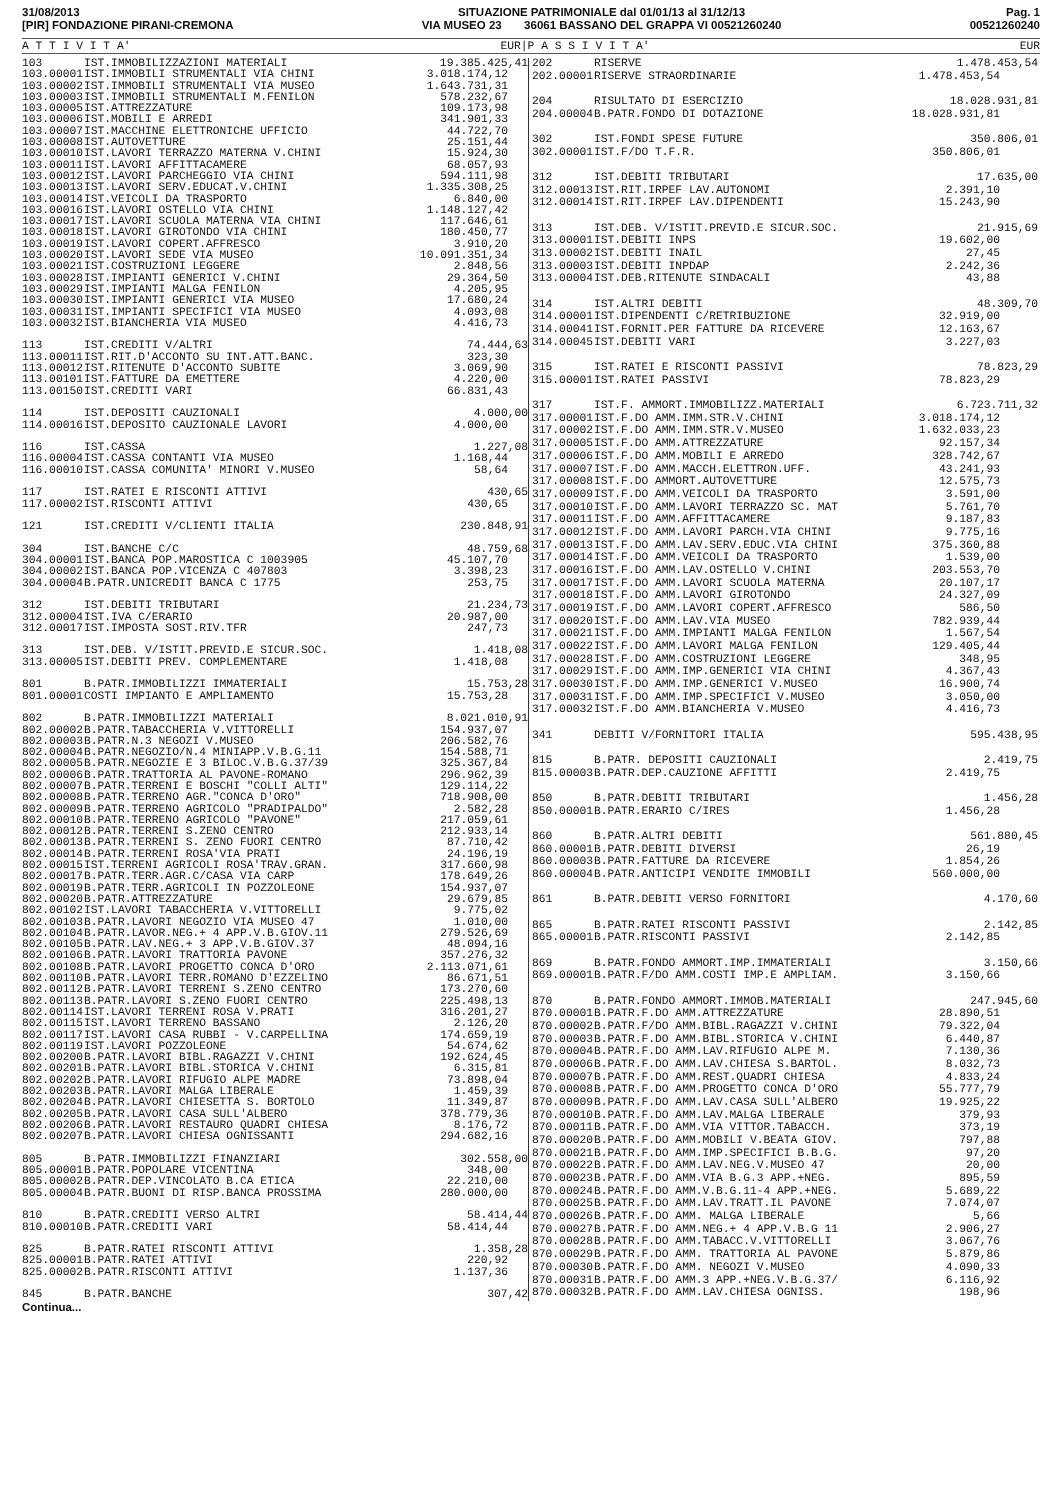31/08/2013
[PIR] FONDAZIONE PIRANI-CREMONA
SITUAZIONE PATRIMONIALE dal 01/01/13 al 31/12/13
VIA MUSEO 23 36061 BASSANO DEL GRAPPA VI 00521260240
Pag. 1
00521260240
A T T I V I T A' EUR|P A S S I V I T A' EUR
| 103 | IST.IMMOBILIZZAZIONI MATERIALI | 19.385.425,41 |
| 103.00001 | IST.IMMOBILI STRUMENTALI VIA CHINI | 3.018.174,12 |
| 103.00002 | IST.IMMOBILI STRUMENTALI VIA MUSEO | 1.643.731,31 |
| 103.00003 | IST.IMMOBILI STRUMENTALI M.FENILON | 578.232,67 |
| 103.00005 | IST.ATTREZZATURE | 109.173,98 |
| 103.00006 | IST.MOBILI E ARREDI | 341.901,33 |
| 103.00007 | IST.MACCHINE ELETTRONICHE UFFICIO | 44.722,70 |
| 103.00008 | IST.AUTOVETTURE | 25.151,44 |
| 103.00010 | IST.LAVORI TERRAZZO MATERNA V.CHINI | 15.924,30 |
| 103.00011 | IST.LAVORI AFFITTACAMERE | 68.057,93 |
| 103.00012 | IST.LAVORI PARCHEGGIO VIA CHINI | 594.111,98 |
| 103.00013 | IST.LAVORI SERV.EDUCAT.V.CHINI | 1.335.308,25 |
| 103.00014 | IST.VEICOLI DA TRASPORTO | 6.840,00 |
| 103.00016 | IST.LAVORI OSTELLO VIA CHINI | 1.148.127,42 |
| 103.00017 | IST.LAVORI SCUOLA MATERNA VIA CHINI | 117.646,61 |
| 103.00018 | IST.LAVORI GIROTONDO VIA CHINI | 180.450,77 |
| 103.00019 | IST.LAVORI COPERT.AFFRESCO | 3.910,20 |
| 103.00020 | IST.LAVORI SEDE VIA MUSEO | 10.091.351,34 |
| 103.00021 | IST.COSTRUZIONI LEGGERE | 2.848,56 |
| 103.00028 | IST.IMPIANTI GENERICI V.CHINI | 29.364,50 |
| 103.00029 | IST.IMPIANTI MALGA FENILON | 4.205,95 |
| 103.00030 | IST.IMPIANTI GENERICI VIA MUSEO | 17.680,24 |
| 103.00031 | IST.IMPIANTI SPECIFICI VIA MUSEO | 4.093,08 |
| 103.00032 | IST.BIANCHERIA VIA MUSEO | 4.416,73 |
| 113 | IST.CREDITI V/ALTRI | 74.444,63 |
| 113.00011 | IST.RIT.D'ACCONTO SU INT.ATT.BANC. | 323,30 |
| 113.00012 | IST.RITENUTE D'ACCONTO SUBITE | 3.069,90 |
| 113.00101 | IST.FATTURE DA EMETTERE | 4.220,00 |
| 113.00150 | IST.CREDITI VARI | 66.831,43 |
| 114 | IST.DEPOSITI CAUZIONALI | 4.000,00 |
| 114.00016 | IST.DEPOSITO CAUZIONALE LAVORI | 4.000,00 |
| 116 | IST.CASSA | 1.227,08 |
| 116.00004 | IST.CASSA CONTANTI VIA MUSEO | 1.168,44 |
| 116.00010 | IST.CASSA COMUNITA' MINORI V.MUSEO | 58,64 |
| 117 | IST.RATEI E RISCONTI ATTIVI | 430,65 |
| 117.00002 | IST.RISCONTI ATTIVI | 430,65 |
| 121 | IST.CREDITI V/CLIENTI ITALIA | 230.848,91 |
| 304 | IST.BANCHE C/C | 48.759,68 |
| 304.00001 | IST.BANCA POP.MAROSTICA C 1003905 | 45.107,70 |
| 304.00002 | IST.BANCA POP.VICENZA C 407803 | 3.398,23 |
| 304.00004 | B.PATR.UNICREDIT BANCA C 1775 | 253,75 |
| 312 | IST.DEBITI TRIBUTARI | 21.234,73 |
| 312.00004 | IST.IVA C/ERARIO | 20.987,00 |
| 312.00017 | IST.IMPOSTA SOST.RIV.TFR | 247,73 |
| 313 | IST.DEB. V/ISTIT.PREVID.E SICUR.SOC. | 1.418,08 |
| 313.00005 | IST.DEBITI PREV. COMPLEMENTARE | 1.418,08 |
| 801 | B.PATR.IMMOBILIZZI IMMATERIALI | 15.753,28 |
| 801.00001 | COSTI IMPIANTO E AMPLIAMENTO | 15.753,28 |
| 802 | B.PATR.IMMOBILIZZI MATERIALI | 8.021.010,91 |
| 802.00002 | B.PATR.TABACCHERIA V.VITTORELLI | 154.937,07 |
| 802.00003 | B.PATR.N.3 NEGOZI V.MUSEO | 206.582,76 |
| 802.00004 | B.PATR.NEGOZIO/N.4 MINIAPP.V.B.G.11 | 154.588,71 |
| 802.00005 | B.PATR.NEGOZIE E 3 BILOC.V.B.G.37/39 | 325.367,84 |
| 802.00006 | B.PATR.TRATTORIA AL PAVONE-ROMANO | 296.962,39 |
| 802.00007 | B.PATR.TERRENI E BOSCHI "COLLI ALTI" | 129.114,22 |
| 802.00008 | B.PATR.TERRENO AGR."CONCA D'ORO" | 718.908,00 |
| 802.00009 | B.PATR.TERRENO AGRICOLO "PRADIPALDO" | 2.582,28 |
| 802.00010 | B.PATR.TERRENO AGRICOLO "PAVONE" | 217.059,61 |
| 802.00012 | B.PATR.TERRENI S.ZENO CENTRO | 212.933,14 |
| 802.00013 | B.PATR.TERRENI S. ZENO FUORI CENTRO | 87.710,42 |
| 802.00014 | B.PATR.TERRENI ROSA'VIA PRATI | 24.196,19 |
| 802.00015 | IST.TERRENI AGRICOLI ROSA'TRAV.GRAN. | 317.660,98 |
| 802.00017 | B.PATR.TERR.AGR.C/CASA VIA CARP | 178.649,26 |
| 802.00019 | B.PATR.TERR.AGRICOLI IN POZZOLEONE | 154.937,07 |
| 802.00020 | B.PATR.ATTREZZATURE | 29.679,85 |
| 802.00102 | IST.LAVORI TABACCHERIA V.VITTORELLI | 9.775,02 |
| 802.00103 | B.PATR.LAVORI NEGOZIO VIA MUSEO 47 | 1.010,00 |
| 802.00104 | B.PATR.LAVOR.NEG.+ 4 APP.V.B.GIOV.11 | 279.526,69 |
| 802.00105 | B.PATR.LAV.NEG.+ 3 APP.V.B.GIOV.37 | 48.094,16 |
| 802.00106 | B.PATR.LAVORI TRATTORIA PAVONE | 357.276,32 |
| 802.00108 | B.PATR.LAVORI PROGETTO CONCA D'ORO | 2.113.071,61 |
| 802.00110 | B.PATR.LAVORI TERR.ROMANO D'EZZELINO | 86.671,51 |
| 802.00112 | B.PATR.LAVORI TERRENI S.ZENO CENTRO | 173.270,60 |
| 802.00113 | B.PATR.LAVORI S.ZENO FUORI CENTRO | 225.498,13 |
| 802.00114 | IST.LAVORI TERRENI ROSA V.PRATI | 316.201,27 |
| 802.00115 | IST.LAVORI TERRENO BASSANO | 2.126,20 |
| 802.00117 | IST.LAVORI CASA RUBBI - V.CARPELLINA | 174.659,19 |
| 802.00119 | IST.LAVORI POZZOLEONE | 54.674,62 |
| 802.00200 | B.PATR.LAVORI BIBL.RAGAZZI V.CHINI | 192.624,45 |
| 802.00201 | B.PATR.LAVORI BIBL.STORICA V.CHINI | 6.315,81 |
| 802.00202 | B.PATR.LAVORI RIFUGIO ALPE MADRE | 73.898,04 |
| 802.00203 | B.PATR.LAVORI MALGA LIBERALE | 1.459,39 |
| 802.00204 | B.PATR.LAVORI CHIESETTA S. BORTOLO | 11.349,87 |
| 802.00205 | B.PATR.LAVORI CASA SULL'ALBERO | 378.779,36 |
| 802.00206 | B.PATR.LAVORI RESTAURO QUADRI CHIESA | 8.176,72 |
| 802.00207 | B.PATR.LAVORI CHIESA OGNISSANTI | 294.682,16 |
| 805 | B.PATR.IMMOBILIZZI FINANZIARI | 302.558,00 |
| 805.00001 | B.PATR.POPOLARE VICENTINA | 348,00 |
| 805.00002 | B.PATR.DEP.VINCOLATO B.CA ETICA | 22.210,00 |
| 805.00004 | B.PATR.BUONI DI RISP.BANCA PROSSIMA | 280.000,00 |
| 810 | B.PATR.CREDITI VERSO ALTRI | 58.414,44 |
| 810.00010 | B.PATR.CREDITI VARI | 58.414,44 |
| 825 | B.PATR.RATEI RISCONTI ATTIVI | 1.358,28 |
| 825.00001 | B.PATR.RATEI ATTIVI | 220,92 |
| 825.00002 | B.PATR.RISCONTI ATTIVI | 1.137,36 |
| 845 | B.PATR.BANCHE | 307,42 |
| 202 | RISERVE | 1.478.453,54 |
| 202.00001 | RISERVE STRAORDINARIE | 1.478.453,54 |
| 204 | RISULTATO DI ESERCIZIO | 18.028.931,81 |
| 204.00004 | B.PATR.FONDO DI DOTAZIONE | 18.028.931,81 |
| 302 | IST.FONDI SPESE FUTURE | 350.806,01 |
| 302.00001 | IST.F/DO T.F.R. | 350.806,01 |
| 312 | IST.DEBITI TRIBUTARI | 17.635,00 |
| 312.00013 | IST.RIT.IRPEF LAV.AUTONOMI | 2.391,10 |
| 312.00014 | IST.RIT.IRPEF LAV.DIPENDENTI | 15.243,90 |
| 313 | IST.DEB. V/ISTIT.PREVID.E SICUR.SOC. | 21.915,69 |
| 313.00001 | IST.DEBITI INPS | 19.602,00 |
| 313.00002 | IST.DEBITI INAIL | 27,45 |
| 313.00003 | IST.DEBITI INPDAP | 2.242,36 |
| 313.00004 | IST.DEB.RITENUTE SINDACALI | 43,88 |
| 314 | IST.ALTRI DEBITI | 48.309,70 |
| 314.00001 | IST.DIPENDENTI C/RETRIBUZIONE | 32.919,00 |
| 314.00041 | IST.FORNIT.PER FATTURE DA RICEVERE | 12.163,67 |
| 314.00045 | IST.DEBITI VARI | 3.227,03 |
| 315 | IST.RATEI E RISCONTI PASSIVI | 78.823,29 |
| 315.00001 | IST.RATEI PASSIVI | 78.823,29 |
| 317 | IST.F. AMMORT.IMMOBILIZZ.MATERIALI | 6.723.711,32 |
| 317.00001 | IST.F.DO AMM.IMM.STR.V.CHINI | 3.018.174,12 |
| 317.00002 | IST.F.DO AMM.IMM.STR.V.MUSEO | 1.632.033,23 |
| 317.00005 | IST.F.DO AMM.ATTREZZATURE | 92.157,34 |
| 317.00006 | IST.F.DO AMM.MOBILI E ARREDO | 328.742,67 |
| 317.00007 | IST.F.DO AMM.MACCH.ELETTRON.UFF. | 43.241,93 |
| 317.00008 | IST.F.DO AMMORT.AUTOVETTURE | 12.575,73 |
| 317.00009 | IST.F.DO AMM.VEICOLI DA TRASPORTO | 3.591,00 |
| 317.00010 | IST.F.DO AMM.LAVORI TERRAZZO SC. MAT | 5.761,70 |
| 317.00011 | IST.F.DO AMM.AFFITTACAMERE | 9.187,83 |
| 317.00012 | IST.F.DO AMM.LAVORI PARCH.VIA CHINI | 9.775,16 |
| 317.00013 | IST.F.DO AMM.LAV.SERV.EDUC.VIA CHINI | 375.360,88 |
| 317.00014 | IST.F.DO AMM.VEICOLI DA TRASPORTO | 1.539,00 |
| 317.00016 | IST.F.DO AMM.LAV.OSTELLO V.CHINI | 203.553,70 |
| 317.00017 | IST.F.DO AMM.LAVORI SCUOLA MATERNA | 20.107,17 |
| 317.00018 | IST.F.DO AMM.LAVORI GIROTONDO | 24.327,09 |
| 317.00019 | IST.F.DO AMM.LAVORI COPERT.AFFRESCO | 586,50 |
| 317.00020 | IST.F.DO AMM.LAV.VIA MUSEO | 782.939,44 |
| 317.00021 | IST.F.DO AMM.IMPIANTI MALGA FENILON | 1.567,54 |
| 317.00022 | IST.F.DO AMM.LAVORI MALGA FENILON | 129.405,44 |
| 317.00028 | IST.F.DO AMM.COSTRUZIONI LEGGERE | 348,95 |
| 317.00029 | IST.F.DO AMM.IMP.GENERICI VIA CHINI | 4.367,43 |
| 317.00030 | IST.F.DO AMM.IMP.GENERICI V.MUSEO | 16.900,74 |
| 317.00031 | IST.F.DO AMM.IMP.SPECIFICI V.MUSEO | 3.050,00 |
| 317.00032 | IST.F.DO AMM.BIANCHERIA V.MUSEO | 4.416,73 |
| 341 | DEBITI V/FORNITORI ITALIA | 595.438,95 |
| 815 | B.PATR. DEPOSITI CAUZIONALI | 2.419,75 |
| 815.00003 | B.PATR.DEP.CAUZIONE AFFITTI | 2.419,75 |
| 850 | B.PATR.DEBITI TRIBUTARI | 1.456,28 |
| 850.00001 | B.PATR.ERARIO C/IRES | 1.456,28 |
| 860 | B.PATR.ALTRI DEBITI | 561.880,45 |
| 860.00001 | B.PATR.DEBITI DIVERSI | 26,19 |
| 860.00003 | B.PATR.FATTURE DA RICEVERE | 1.854,26 |
| 860.00004 | B.PATR.ANTICIPI VENDITE IMMOBILI | 560.000,00 |
| 861 | B.PATR.DEBITI VERSO FORNITORI | 4.170,60 |
| 865 | B.PATR.RATEI RISCONTI PASSIVI | 2.142,85 |
| 865.00001 | B.PATR.RISCONTI PASSIVI | 2.142,85 |
| 869 | B.PATR.FONDO AMMORT.IMP.IMMATERIALI | 3.150,66 |
| 869.00001 | B.PATR.F/DO AMM.COSTI IMP.E AMPLIAM. | 3.150,66 |
| 870 | B.PATR.FONDO AMMORT.IMMOB.MATERIALI | 247.945,60 |
| 870.00001 | B.PATR.F.DO AMM.ATTREZZATURE | 28.890,51 |
| 870.00002 | B.PATR.F/DO AMM.BIBL.RAGAZZI V.CHINI | 79.322,04 |
| 870.00003 | B.PATR.F.DO AMM.BIBL.STORICA V.CHINI | 6.440,87 |
| 870.00004 | B.PATR.F.DO AMM.LAV.RIFUGIO ALPE M. | 7.130,36 |
| 870.00006 | B.PATR.F.DO AMM.LAV.CHIESA S.BARTOL. | 8.032,73 |
| 870.00007 | B.PATR.F.DO AMM.REST.QUADRI CHIESA | 4.833,24 |
| 870.00008 | B.PATR.F.DO AMM.PROGETTO CONCA D'ORO | 55.777,79 |
| 870.00009 | B.PATR.F.DO AMM.LAV.CASA SULL'ALBERO | 19.925,22 |
| 870.00010 | B.PATR.F.DO AMM.LAV.MALGA LIBERALE | 379,93 |
| 870.00011 | B.PATR.F.DO AMM.VIA VITTOR.TABACCH. | 373,19 |
| 870.00020 | B.PATR.F.DO AMM.MOBILI V.BEATA GIOV. | 797,88 |
| 870.00021 | B.PATR.F.DO AMM.IMP.SPECIFICI B.B.G. | 97,20 |
| 870.00022 | B.PATR.F.DO AMM.LAV.NEG.V.MUSEO 47 | 20,00 |
| 870.00023 | B.PATR.F.DO AMM.VIA B.G.3 APP.+NEG. | 895,59 |
| 870.00024 | B.PATR.F.DO AMM.V.B.G.11-4 APP.+NEG. | 5.689,22 |
| 870.00025 | B.PATR.F.DO AMM.LAV.TRATT.IL PAVONE | 7.074,07 |
| 870.00026 | B.PATR.F.DO AMM. MALGA LIBERALE | 5,66 |
| 870.00027 | B.PATR.F.DO AMM.NEG.+ 4 APP.V.B.G 11 | 2.906,27 |
| 870.00028 | B.PATR.F.DO AMM.TABACC.V.VITTORELLI | 3.067,76 |
| 870.00029 | B.PATR.F.DO AMM. TRATTORIA AL PAVONE | 5.879,86 |
| 870.00030 | B.PATR.F.DO AMM. NEGOZI V.MUSEO | 4.090,33 |
| 870.00031 | B.PATR.F.DO AMM.3 APP.+NEG.V.B.G.37/ | 6.116,92 |
| 870.00032 | B.PATR.F.DO AMM.LAV.CHIESA OGNISS. | 198,96 |
Continua...